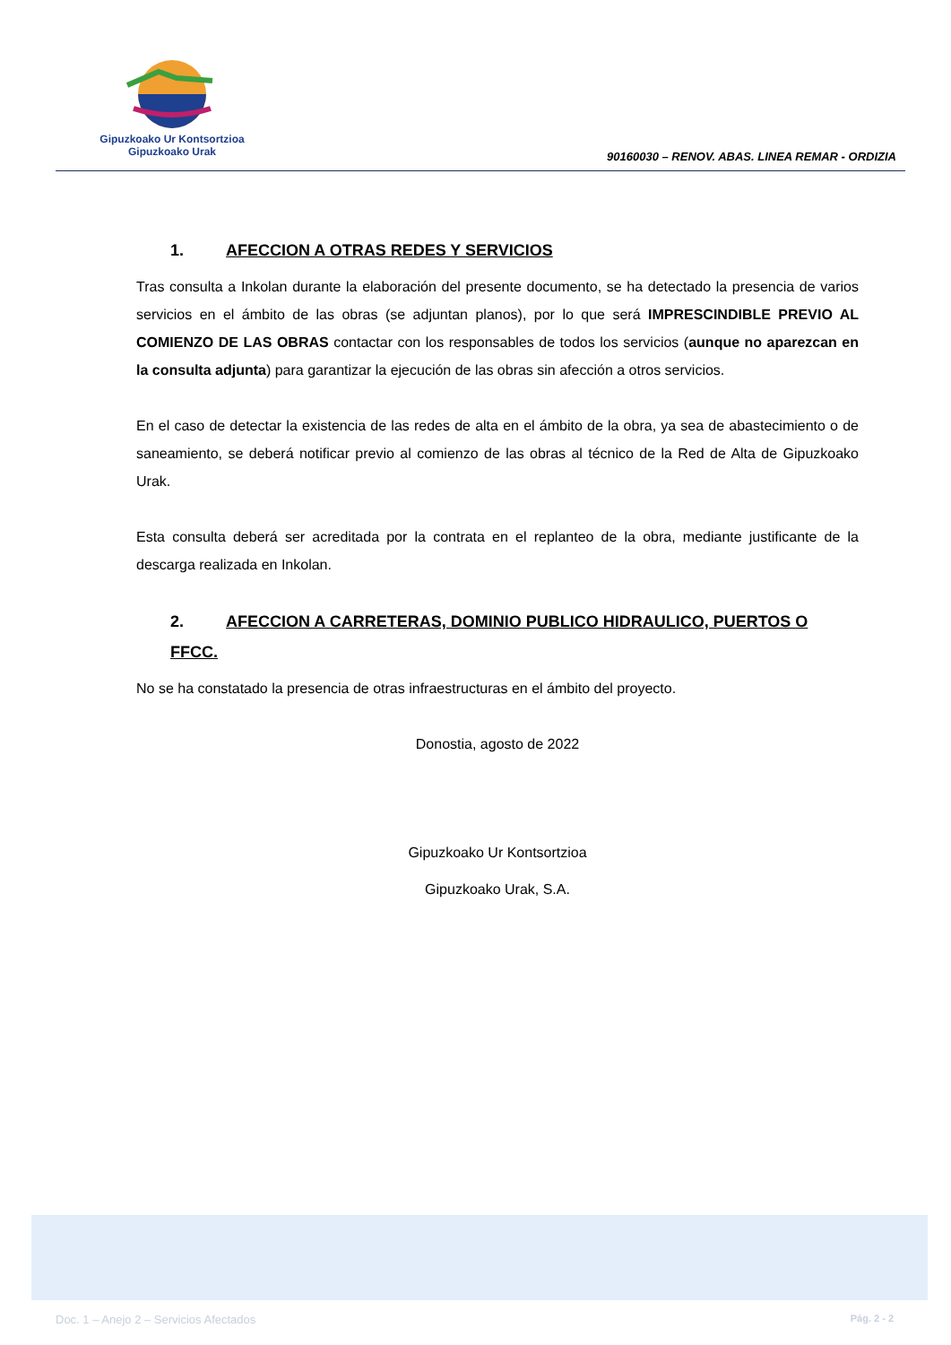Gipuzkoako Ur Kontsortzioa
Gipuzkoako Urak
90160030 – RENOV. ABAS. LINEA REMAR - ORDIZIA
1. AFECCION A OTRAS REDES Y SERVICIOS
Tras consulta a Inkolan durante la elaboración del presente documento, se ha detectado la presencia de varios servicios en el ámbito de las obras (se adjuntan planos), por lo que será IMPRESCINDIBLE PREVIO AL COMIENZO DE LAS OBRAS contactar con los responsables de todos los servicios (aunque no aparezcan en la consulta adjunta) para garantizar la ejecución de las obras sin afección a otros servicios.
En el caso de detectar la existencia de las redes de alta en el ámbito de la obra, ya sea de abastecimiento o de saneamiento, se deberá notificar previo al comienzo de las obras al técnico de la Red de Alta de Gipuzkoako Urak.
Esta consulta deberá ser acreditada por la contrata en el replanteo de la obra, mediante justificante de la descarga realizada en Inkolan.
2. AFECCION A CARRETERAS, DOMINIO PUBLICO HIDRAULICO, PUERTOS O FFCC.
No se ha constatado la presencia de otras infraestructuras en el ámbito del proyecto.
Donostia, agosto de 2022
Gipuzkoako Ur Kontsortzioa
Gipuzkoako Urak, S.A.
Doc. 1 – Anejo 2 – Servicios Afectados Pág. 2 - 2